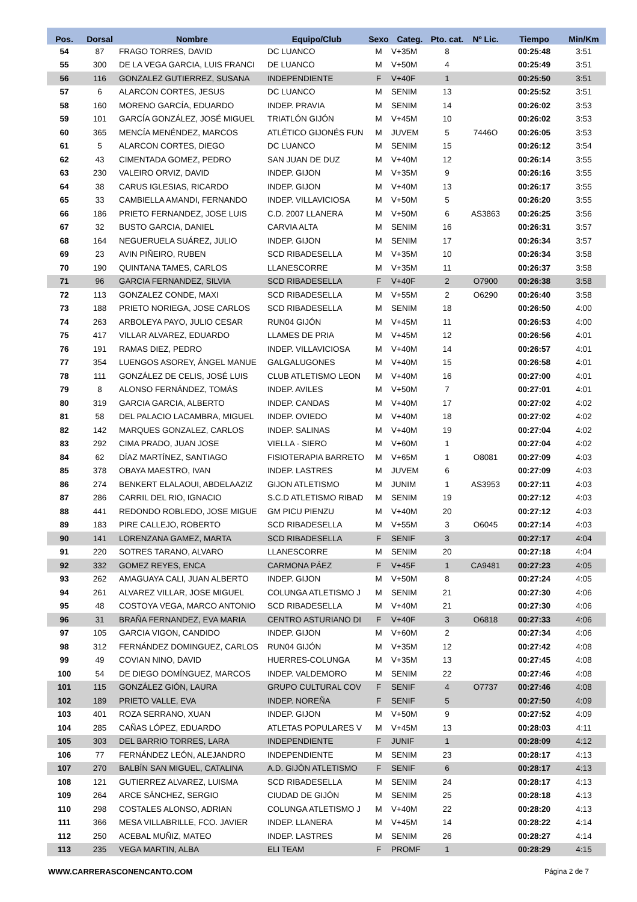| Pos. | Dorsal | Nombre | Equipo/Club | Sexo | Categ. | Pto. cat. | Nº Lic. | Tiempo | Min/Km |
| --- | --- | --- | --- | --- | --- | --- | --- | --- | --- |
| 54 | 87 | FRAGO TORRES, DAVID | DC LUANCO | M | V+35M | 8 | | 00:25:48 | 3:51 |
| 55 | 300 | DE LA VEGA GARCIA, LUIS FRANCI | DE LUANCO | M | V+50M | 4 | | 00:25:49 | 3:51 |
| 56 | 116 | GONZALEZ GUTIERREZ, SUSANA | INDEPENDIENTE | F | V+40F | 1 | | 00:25:50 | 3:51 |
| 57 | 6 | ALARCON CORTES, JESUS | DC LUANCO | M | SENIM | 13 | | 00:25:52 | 3:51 |
| 58 | 160 | MORENO GARCÍA, EDUARDO | INDEP. PRAVIA | M | SENIM | 14 | | 00:26:02 | 3:53 |
| 59 | 101 | GARCÍA GONZÁLEZ, JOSÉ MIGUEL | TRIATLÓN GIJÓN | M | V+45M | 10 | | 00:26:02 | 3:53 |
| 60 | 365 | MENCÍA MENÉNDEZ, MARCOS | ATLÉTICO GIJONÉS FUN | M | JUVEM | 5 | 7446O | 00:26:05 | 3:53 |
| 61 | 5 | ALARCON CORTES, DIEGO | DC LUANCO | M | SENIM | 15 | | 00:26:12 | 3:54 |
| 62 | 43 | CIMENTADA GOMEZ, PEDRO | SAN JUAN DE DUZ | M | V+40M | 12 | | 00:26:14 | 3:55 |
| 63 | 230 | VALEIRO ORVIZ, DAVID | INDEP. GIJON | M | V+35M | 9 | | 00:26:16 | 3:55 |
| 64 | 38 | CARUS IGLESIAS, RICARDO | INDEP. GIJON | M | V+40M | 13 | | 00:26:17 | 3:55 |
| 65 | 33 | CAMBIELLA AMANDI, FERNANDO | INDEP. VILLAVICIOSA | M | V+50M | 5 | | 00:26:20 | 3:55 |
| 66 | 186 | PRIETO FERNANDEZ, JOSE LUIS | C.D. 2007 LLANERA | M | V+50M | 6 | AS3863 | 00:26:25 | 3:56 |
| 67 | 32 | BUSTO GARCIA, DANIEL | CARVIA ALTA | M | SENIM | 16 | | 00:26:31 | 3:57 |
| 68 | 164 | NEGUERUELA SUÁREZ, JULIO | INDEP. GIJON | M | SENIM | 17 | | 00:26:34 | 3:57 |
| 69 | 23 | AVIN PIÑEIRO, RUBEN | SCD RIBADESELLA | M | V+35M | 10 | | 00:26:34 | 3:58 |
| 70 | 190 | QUINTANA TAMES, CARLOS | LLANESCORRE | M | V+35M | 11 | | 00:26:37 | 3:58 |
| 71 | 96 | GARCIA FERNANDEZ, SILVIA | SCD RIBADESELLA | F | V+40F | 2 | O7900 | 00:26:38 | 3:58 |
| 72 | 113 | GONZALEZ CONDE, MAXI | SCD RIBADESELLA | M | V+55M | 2 | O6290 | 00:26:40 | 3:58 |
| 73 | 188 | PRIETO NORIEGA, JOSE CARLOS | SCD RIBADESELLA | M | SENIM | 18 | | 00:26:50 | 4:00 |
| 74 | 263 | ARBOLEYA PAYO, JULIO CESAR | RUN04 GIJÓN | M | V+45M | 11 | | 00:26:53 | 4:00 |
| 75 | 417 | VILLAR ALVAREZ, EDUARDO | LLAMES DE PRIA | M | V+45M | 12 | | 00:26:56 | 4:01 |
| 76 | 191 | RAMAS DIEZ, PEDRO | INDEP. VILLAVICIOSA | M | V+40M | 14 | | 00:26:57 | 4:01 |
| 77 | 354 | LUENGOS ASOREY, ÁNGEL MANUE | GALGALUGONES | M | V+40M | 15 | | 00:26:58 | 4:01 |
| 78 | 111 | GONZÁLEZ DE CELIS, JOSÉ LUIS | CLUB ATLETISMO LEON | M | V+40M | 16 | | 00:27:00 | 4:01 |
| 79 | 8 | ALONSO FERNÁNDEZ, TOMÁS | INDEP. AVILES | M | V+50M | 7 | | 00:27:01 | 4:01 |
| 80 | 319 | GARCIA GARCIA, ALBERTO | INDEP. CANDAS | M | V+40M | 17 | | 00:27:02 | 4:02 |
| 81 | 58 | DEL PALACIO LACAMBRA, MIGUEL | INDEP. OVIEDO | M | V+40M | 18 | | 00:27:02 | 4:02 |
| 82 | 142 | MARQUES GONZALEZ, CARLOS | INDEP. SALINAS | M | V+40M | 19 | | 00:27:04 | 4:02 |
| 83 | 292 | CIMA PRADO, JUAN JOSE | VIELLA - SIERO | M | V+60M | 1 | | 00:27:04 | 4:02 |
| 84 | 62 | DÍAZ MARTÍNEZ, SANTIAGO | FISIOTERAPIA BARRETO | M | V+65M | 1 | O8081 | 00:27:09 | 4:03 |
| 85 | 378 | OBAYA MAESTRO, IVAN | INDEP. LASTRES | M | JUVEM | 6 | | 00:27:09 | 4:03 |
| 86 | 274 | BENKERT ELALAOUI, ABDELAAZIZ | GIJON ATLETISMO | M | JUNIM | 1 | AS3953 | 00:27:11 | 4:03 |
| 87 | 286 | CARRIL DEL RIO, IGNACIO | S.C.D ATLETISMO RIBAD | M | SENIM | 19 | | 00:27:12 | 4:03 |
| 88 | 441 | REDONDO ROBLEDO, JOSE MIGUE | GM PICU PIENZU | M | V+40M | 20 | | 00:27:12 | 4:03 |
| 89 | 183 | PIRE CALLEJO, ROBERTO | SCD RIBADESELLA | M | V+55M | 3 | O6045 | 00:27:14 | 4:03 |
| 90 | 141 | LORENZANA GAMEZ, MARTA | SCD RIBADESELLA | F | SENIF | 3 | | 00:27:17 | 4:04 |
| 91 | 220 | SOTRES TARANO, ALVARO | LLANESCORRE | M | SENIM | 20 | | 00:27:18 | 4:04 |
| 92 | 332 | GOMEZ REYES, ENCA | CARMONA PÁEZ | F | V+45F | 1 | CA9481 | 00:27:23 | 4:05 |
| 93 | 262 | AMAGUAYA CALI, JUAN ALBERTO | INDEP. GIJON | M | V+50M | 8 | | 00:27:24 | 4:05 |
| 94 | 261 | ALVAREZ VILLAR, JOSE MIGUEL | COLUNGA ATLETISMO J | M | SENIM | 21 | | 00:27:30 | 4:06 |
| 95 | 48 | COSTOYA VEGA, MARCO ANTONIO | SCD RIBADESELLA | M | V+40M | 21 | | 00:27:30 | 4:06 |
| 96 | 31 | BRAÑA FERNANDEZ, EVA MARIA | CENTRO ASTURIANO DI | F | V+40F | 3 | O6818 | 00:27:33 | 4:06 |
| 97 | 105 | GARCIA VIGON, CANDIDO | INDEP. GIJON | M | V+60M | 2 | | 00:27:34 | 4:06 |
| 98 | 312 | FERNÁNDEZ DOMINGUEZ, CARLOS | RUN04 GIJÓN | M | V+35M | 12 | | 00:27:42 | 4:08 |
| 99 | 49 | COVIAN NINO, DAVID | HUERRES-COLUNGA | M | V+35M | 13 | | 00:27:45 | 4:08 |
| 100 | 54 | DE DIEGO DOMÍNGUEZ, MARCOS | INDEP. VALDEMORO | M | SENIM | 22 | | 00:27:46 | 4:08 |
| 101 | 115 | GONZÁLEZ GIÓN, LAURA | GRUPO CULTURAL COV | F | SENIF | 4 | O7737 | 00:27:46 | 4:08 |
| 102 | 189 | PRIETO VALLE, EVA | INDEP. NOREÑA | F | SENIF | 5 | | 00:27:50 | 4:09 |
| 103 | 401 | ROZA SERRANO, XUAN | INDEP. GIJON | M | V+50M | 9 | | 00:27:52 | 4:09 |
| 104 | 285 | CAÑAS LÓPEZ, EDUARDO | ATLETAS POPULARES V | M | V+45M | 13 | | 00:28:03 | 4:11 |
| 105 | 303 | DEL BARRIO TORRES, LARA | INDEPENDIENTE | F | JUNIF | 1 | | 00:28:09 | 4:12 |
| 106 | 77 | FERNÁNDEZ LEÓN, ALEJANDRO | INDEPENDIENTE | M | SENIM | 23 | | 00:28:17 | 4:13 |
| 107 | 270 | BALBÍN SAN MIGUEL, CATALINA | A.D. GIJÓN ATLETISMO | F | SENIF | 6 | | 00:28:17 | 4:13 |
| 108 | 121 | GUTIERREZ ALVAREZ, LUISMA | SCD RIBADESELLA | M | SENIM | 24 | | 00:28:17 | 4:13 |
| 109 | 264 | ARCE SÁNCHEZ, SERGIO | CIUDAD DE GIJÓN | M | SENIM | 25 | | 00:28:18 | 4:13 |
| 110 | 298 | COSTALES ALONSO, ADRIAN | COLUNGA ATLETISMO J | M | V+40M | 22 | | 00:28:20 | 4:13 |
| 111 | 366 | MESA VILLABRILLE, FCO. JAVIER | INDEP. LLANERA | M | V+45M | 14 | | 00:28:22 | 4:14 |
| 112 | 250 | ACEBAL MUÑIZ, MATEO | INDEP. LASTRES | M | SENIM | 26 | | 00:28:27 | 4:14 |
| 113 | 235 | VEGA MARTIN, ALBA | ELI TEAM | F | PROMF | 1 | | 00:28:29 | 4:15 |
WWW.CARRERASCONENCANTO.COM Página 2 de 7